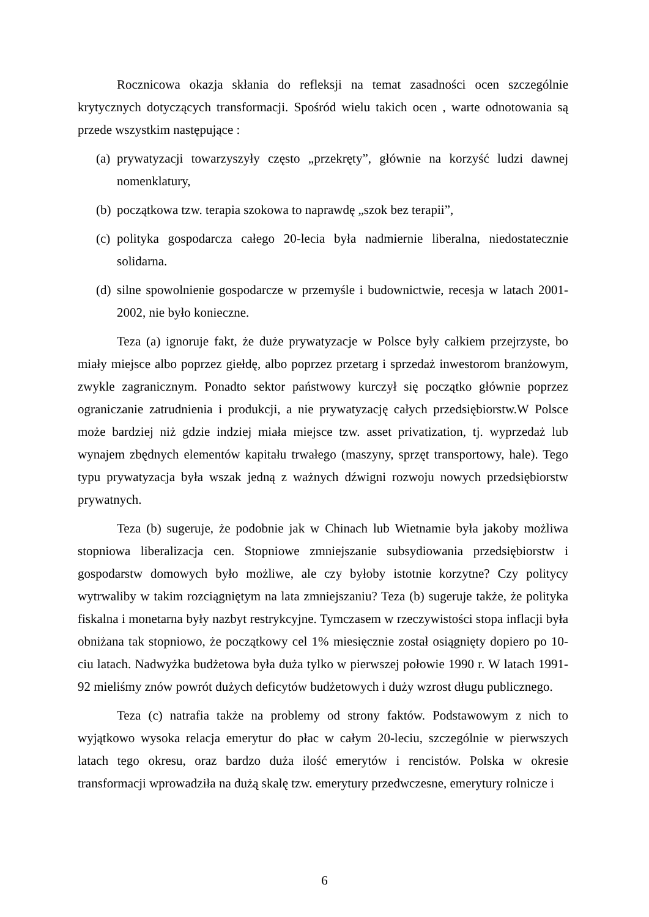Rocznicowa okazja skłania do refleksji na temat zasadności ocen szczególnie krytycznych dotyczących transformacji. Spośród wielu takich ocen , warte odnotowania są przede wszystkim następujące :
(a) prywatyzacji towarzyszyły często „przekręty”, głównie na korzyść ludzi dawnej nomenklatury,
(b) początkowa tzw. terapia szokowa to naprawdę „szok bez terapii”,
(c) polityka gospodarcza całego 20-lecia była nadmiernie liberalna, niedostatecznie solidarna.
(d) silne spowolnienie gospodarcze w przemyśle i budownictwie, recesja w latach 2001-2002, nie było konieczne.
Teza (a) ignoruje fakt, że duże prywatyzacje w Polsce były całkiem przejrzyste, bo miały miejsce albo poprzez giełdę, albo poprzez przetarg i sprzedaż inwestorom branżowym, zwykle zagranicznym. Ponadto sektor państwowy kurczył się początko głównie poprzez ograniczanie zatrudnienia i produkcji, a nie prywatyzację całych przedsiębiorstw.W Polsce może bardziej niż gdzie indziej miała miejsce tzw. asset privatization, tj. wyprzedaż lub wynajem zbędnych elementów kapitału trwałego (maszyny, sprzęt transportowy, hale). Tego typu prywatyzacja była wszak jedną z ważnych dźwigni rozwoju nowych przedsiębiorstw prywatnych.
Teza (b) sugeruje, że podobnie jak w Chinach lub Wietnamie była jakoby możliwa stopniowa liberalizacja cen. Stopniowe zmniejszanie subsydiowania przedsiębiorstw i gospodarstw domowych było możliwe, ale czy byłoby istotnie korzytne? Czy politycy wytrwaliby w takim rozciągniętym na lata zmniejszaniu? Teza (b) sugeruje także, że polityka fiskalna i monetarna były nazbyt restrykcyjne. Tymczasem w rzeczywistości stopa inflacji była obniżana tak stopniowo, że początkowy cel 1% miesięcznie został osiągnięty dopiero po 10-ciu latach. Nadwyżka budżetowa była duża tylko w pierwszej połowie 1990 r. W latach 1991-92 mieliśmy znów powrót dużych deficytów budżetowych i duży wzrost długu publicznego.
Teza (c) natrafia także na problemy od strony faktów. Podstawowym z nich to wyjątkowo wysoka relacja emerytur do płac w całym 20-leciu, szczególnie w pierwszych latach tego okresu, oraz bardzo duża ilość emerytów i rencistów. Polska w okresie transformacji wprowadziła na dużą skalę tzw. emerytury przedwczesne, emerytury rolnicze i
6